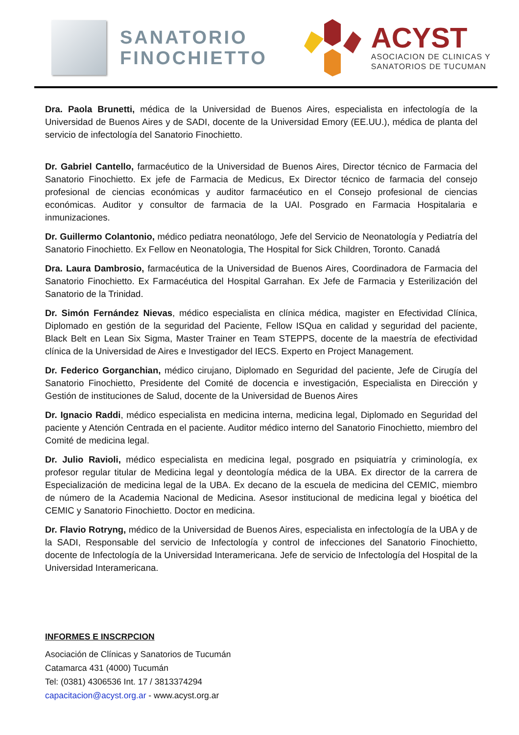SANATORIO
FINOCHIETTO
ACYST
ASOCIACION DE CLINICAS Y
SANATORIOS DE TUCUMAN
Dra. Paola Brunetti, médica de la Universidad de Buenos Aires, especialista en infectología de la Universidad de Buenos Aires y de SADI, docente de la Universidad Emory (EE.UU.), médica de planta del servicio de infectología del Sanatorio Finochietto.
Dr. Gabriel Cantello, farmacéutico de la Universidad de Buenos Aires, Director técnico de Farmacia del Sanatorio Finochietto. Ex jefe de Farmacia de Medicus, Ex Director técnico de farmacia del consejo profesional de ciencias económicas y auditor farmacéutico en el Consejo profesional de ciencias económicas. Auditor y consultor de farmacia de la UAI. Posgrado en Farmacia Hospitalaria e inmunizaciones.
Dr. Guillermo Colantonio, médico pediatra neonatólogo, Jefe del Servicio de Neonatología y Pediatría del Sanatorio Finochietto. Ex Fellow en Neonatologia, The Hospital for Sick Children, Toronto. Canadá
Dra. Laura Dambrosio, farmacéutica de la Universidad de Buenos Aires, Coordinadora de Farmacia del Sanatorio Finochietto. Ex Farmacéutica del Hospital Garrahan. Ex Jefe de Farmacia y Esterilización del Sanatorio de la Trinidad.
Dr. Simón Fernández Nievas, médico especialista en clínica médica, magister en Efectividad Clínica, Diplomado en gestión de la seguridad del Paciente, Fellow ISQua en calidad y seguridad del paciente, Black Belt en Lean Six Sigma, Master Trainer en Team STEPPS, docente de la maestría de efectividad clínica de la Universidad de Aires e Investigador del IECS. Experto en Project Management.
Dr. Federico Gorganchian, médico cirujano, Diplomado en Seguridad del paciente, Jefe de Cirugía del Sanatorio Finochietto, Presidente del Comité de docencia e investigación, Especialista en Dirección y Gestión de instituciones de Salud, docente de la Universidad de Buenos Aires
Dr. Ignacio Raddi, médico especialista en medicina interna, medicina legal, Diplomado en Seguridad del paciente y Atención Centrada en el paciente. Auditor médico interno del Sanatorio Finochietto, miembro del Comité de medicina legal.
Dr. Julio Ravioli, médico especialista en medicina legal, posgrado en psiquiatría y criminología, ex profesor regular titular de Medicina legal y deontología médica de la UBA. Ex director de la carrera de Especialización de medicina legal de la UBA. Ex decano de la escuela de medicina del CEMIC, miembro de número de la Academia Nacional de Medicina. Asesor institucional de medicina legal y bioética del CEMIC y Sanatorio Finochietto. Doctor en medicina.
Dr. Flavio Rotryng, médico de la Universidad de Buenos Aires, especialista en infectología de la UBA y de la SADI, Responsable del servicio de Infectología y control de infecciones del Sanatorio Finochietto, docente de Infectología de la Universidad Interamericana. Jefe de servicio de Infectología del Hospital de la Universidad Interamericana.
INFORMES E INSCRPCION
Asociación de Clínicas y Sanatorios de Tucumán
Catamarca 431 (4000) Tucumán
Tel: (0381) 4306536 Int. 17 / 3813374294
capacitacion@acyst.org.ar - www.acyst.org.ar